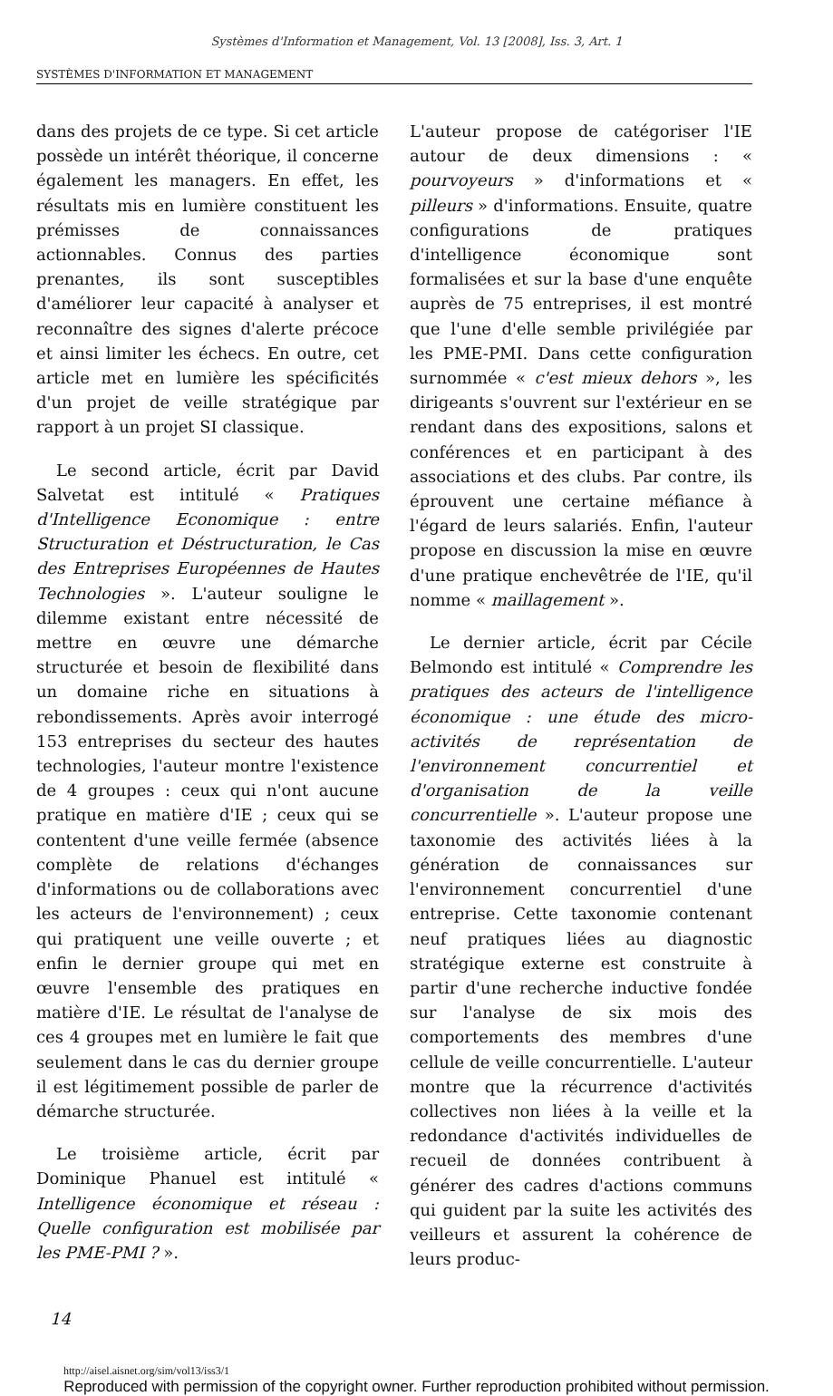Systèmes d'Information et Management, Vol. 13 [2008], Iss. 3, Art. 1
SYSTÈMES D'INFORMATION ET MANAGEMENT
dans des projets de ce type. Si cet article possède un intérêt théorique, il concerne également les managers. En effet, les résultats mis en lumière constituent les prémisses de connaissances actionnables. Connus des parties prenantes, ils sont susceptibles d'améliorer leur capacité à analyser et reconnaître des signes d'alerte précoce et ainsi limiter les échecs. En outre, cet article met en lumière les spécificités d'un projet de veille stratégique par rapport à un projet SI classique.
Le second article, écrit par David Salvetat est intitulé « Pratiques d'Intelligence Economique : entre Structuration et Déstructuration, le Cas des Entreprises Européennes de Hautes Technologies ». L'auteur souligne le dilemme existant entre nécessité de mettre en œuvre une démarche structurée et besoin de flexibilité dans un domaine riche en situations à rebondissements. Après avoir interrogé 153 entreprises du secteur des hautes technologies, l'auteur montre l'existence de 4 groupes : ceux qui n'ont aucune pratique en matière d'IE ; ceux qui se contentent d'une veille fermée (absence complète de relations d'échanges d'informations ou de collaborations avec les acteurs de l'environnement) ; ceux qui pratiquent une veille ouverte ; et enfin le dernier groupe qui met en œuvre l'ensemble des pratiques en matière d'IE. Le résultat de l'analyse de ces 4 groupes met en lumière le fait que seulement dans le cas du dernier groupe il est légitimement possible de parler de démarche structurée.
Le troisième article, écrit par Dominique Phanuel est intitulé « Intelligence économique et réseau : Quelle configuration est mobilisée par les PME-PMI ? ».
L'auteur propose de catégoriser l'IE autour de deux dimensions : « pourvoyeurs » d'informations et « pilleurs » d'informations. Ensuite, quatre configurations de pratiques d'intelligence économique sont formalisées et sur la base d'une enquête auprès de 75 entreprises, il est montré que l'une d'elle semble privilégiée par les PME-PMI. Dans cette configuration surnommée « c'est mieux dehors », les dirigeants s'ouvrent sur l'extérieur en se rendant dans des expositions, salons et conférences et en participant à des associations et des clubs. Par contre, ils éprouvent une certaine méfiance à l'égard de leurs salariés. Enfin, l'auteur propose en discussion la mise en œuvre d'une pratique enchevêtrée de l'IE, qu'il nomme « maillagement ».
Le dernier article, écrit par Cécile Belmondo est intitulé « Comprendre les pratiques des acteurs de l'intelligence économique : une étude des micro-activités de représentation de l'environnement concurrentiel et d'organisation de la veille concurrentielle ». L'auteur propose une taxonomie des activités liées à la génération de connaissances sur l'environnement concurrentiel d'une entreprise. Cette taxonomie contenant neuf pratiques liées au diagnostic stratégique externe est construite à partir d'une recherche inductive fondée sur l'analyse de six mois des comportements des membres d'une cellule de veille concurrentielle. L'auteur montre que la récurrence d'activités collectives non liées à la veille et la redondance d'activités individuelles de recueil de données contribuent à générer des cadres d'actions communs qui guident par la suite les activités des veilleurs et assurent la cohérence de leurs produc-
14
http://aisel.aisnet.org/sim/vol13/iss3/1
Reproduced with permission of the copyright owner. Further reproduction prohibited without permission.